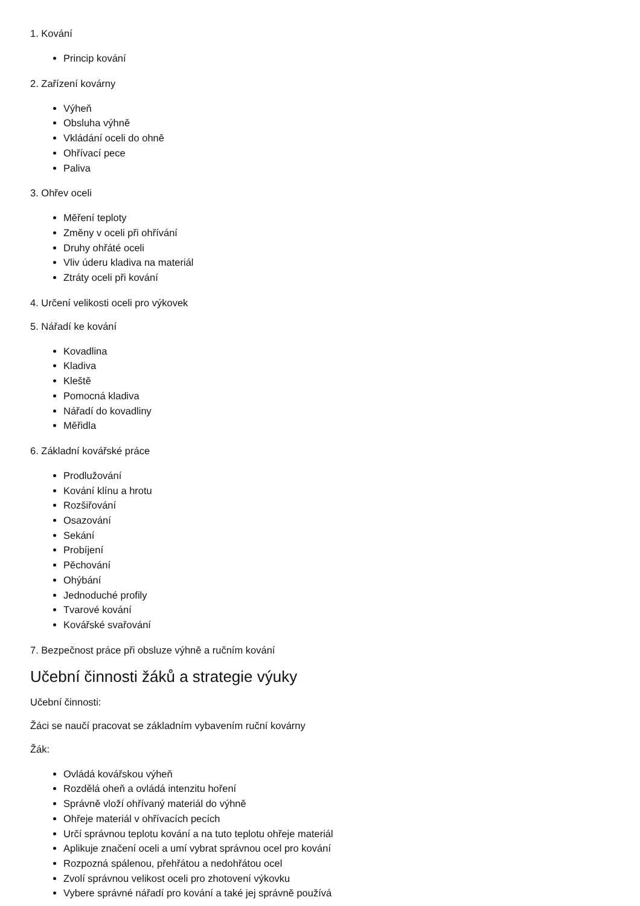1. Kování
Princip kování
2. Zařízení kovárny
Výheň
Obsluha výhně
Vkládání oceli do ohně
Ohřívací pece
Paliva
3. Ohřev oceli
Měření teploty
Změny v oceli při ohřívání
Druhy ohřáté oceli
Vliv úderu kladiva na materiál
Ztráty oceli při kování
4. Určení velikosti oceli pro výkovek
5. Nářadí ke kování
Kovadlina
Kladiva
Kleště
Pomocná kladiva
Nářadí do kovadliny
Měřidla
6. Základní kovářské práce
Prodlužování
Kování klínu a hrotu
Rozšiřování
Osazování
Sekání
Probíjení
Pěchování
Ohýbání
Jednoduché profily
Tvarové kování
Kovářské svařování
7. Bezpečnost práce při obsluze výhně a ručním kování
Učební činnosti žáků a strategie výuky
Učební činnosti:
Žáci se naučí pracovat se základním vybavením ruční kovárny
Žák:
Ovládá kovářskou výheň
Rozdělá oheň a ovládá intenzitu hoření
Správně vloží ohřívaný materiál do výhně
Ohřeje materiál v ohřívacích pecích
Určí správnou teplotu kování a na tuto teplotu ohřeje materiál
Aplikuje značení oceli a umí vybrat správnou ocel pro kování
Rozpozná spálenou, přehřátou a nedohřátou ocel
Zvolí správnou velikost oceli pro zhotovení výkovku
Vybere správné nářadí pro kování a také jej správně používá